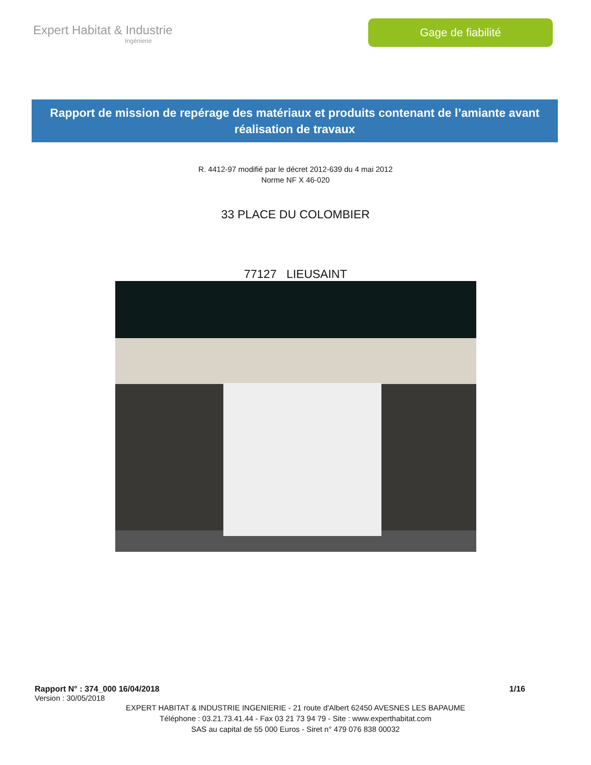Expert Habitat & Industrie
Ingénierie
Gage de fiabilité
Rapport de mission de repérage des matériaux et produits contenant de l’amiante avant réalisation de travaux
R. 4412-97 modifié par le décret 2012-639 du 4 mai 2012
Norme NF X 46-020
33 PLACE DU COLOMBIER
77127 LIEUSAINT
Rapport N° : 374_000 16/04/2018 1/16
Version : 30/05/2018
EXPERT HABITAT & INDUSTRIE INGENIERIE - 21 route d'Albert 62450 AVESNES LES BAPAUME
Téléphone : 03.21.73.41.44 - Fax 03 21 73 94 79 - Site : www.experthabitat.com
SAS au capital de 55 000 Euros - Siret n° 479 076 838 00032